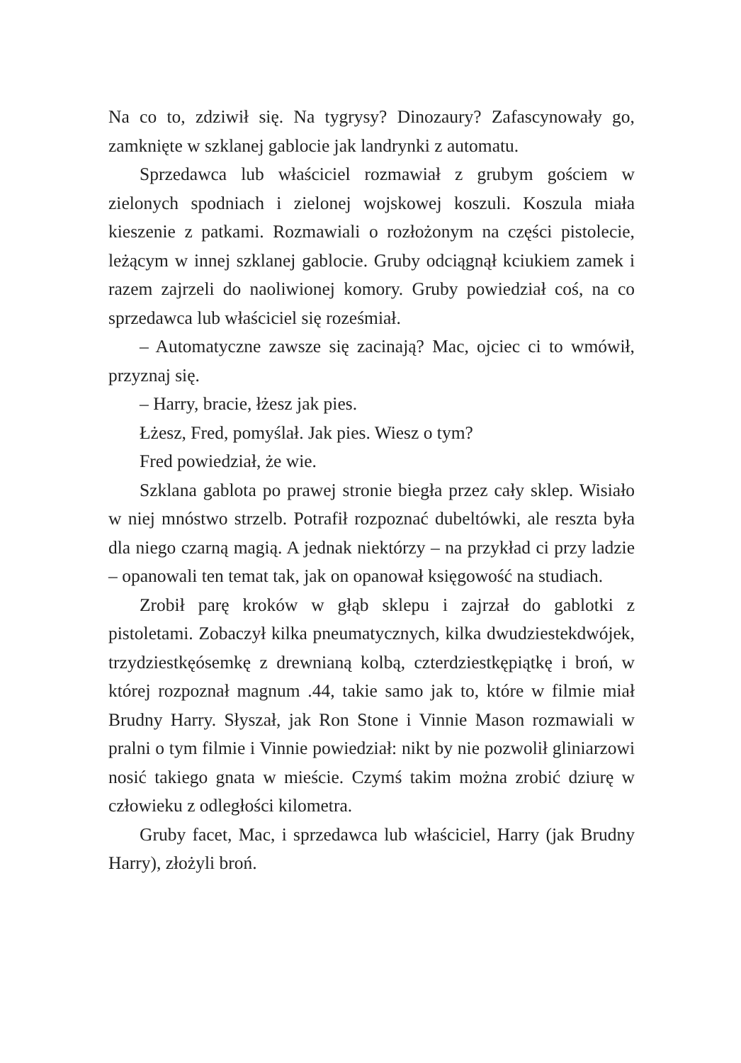Na co to, zdziwił się. Na tygrysy? Dinozaury? Zafascynowały go, zamknięte w szklanej gablocie jak landrynki z automatu.
Sprzedawca lub właściciel rozmawiał z grubym gościem w zielonych spodniach i zielonej wojskowej koszuli. Koszula miała kieszenie z patkami. Rozmawiali o rozłożonym na części pistolecie, leżącym w innej szklanej gablocie. Gruby odciągnął kciukiem zamek i razem zajrzeli do naoliwionej komory. Gruby powiedział coś, na co sprzedawca lub właściciel się roześmiał.
– Automatyczne zawsze się zacinają? Mac, ojciec ci to wmówił, przyznaj się.
– Harry, bracie, łżesz jak pies.
Łżesz, Fred, pomyślał. Jak pies. Wiesz o tym?
Fred powiedział, że wie.
Szklana gablota po prawej stronie biegła przez cały sklep. Wisiało w niej mnóstwo strzelb. Potrafił rozpoznać dubeltówki, ale reszta była dla niego czarną magią. A jednak niektórzy – na przykład ci przy ladzie – opanowali ten temat tak, jak on opanował księgowość na studiach.
Zrobił parę kroków w głąb sklepu i zajrzał do gablotki z pistoletami. Zobaczył kilka pneumatycznych, kilka dwudziestekdwójek, trzydziestkęósemkę z drewnianą kolbą, czterdziestkępiątkę i broń, w której rozpoznał magnum .44, takie samo jak to, które w filmie miał Brudny Harry. Słyszał, jak Ron Stone i Vinnie Mason rozmawiali w pralni o tym filmie i Vinnie powiedział: nikt by nie pozwolił gliniarzowi nosić takiego gnata w mieście. Czymś takim można zrobić dziurę w człowieku z odległości kilometra.
Gruby facet, Mac, i sprzedawca lub właściciel, Harry (jak Brudny Harry), złożyli broń.